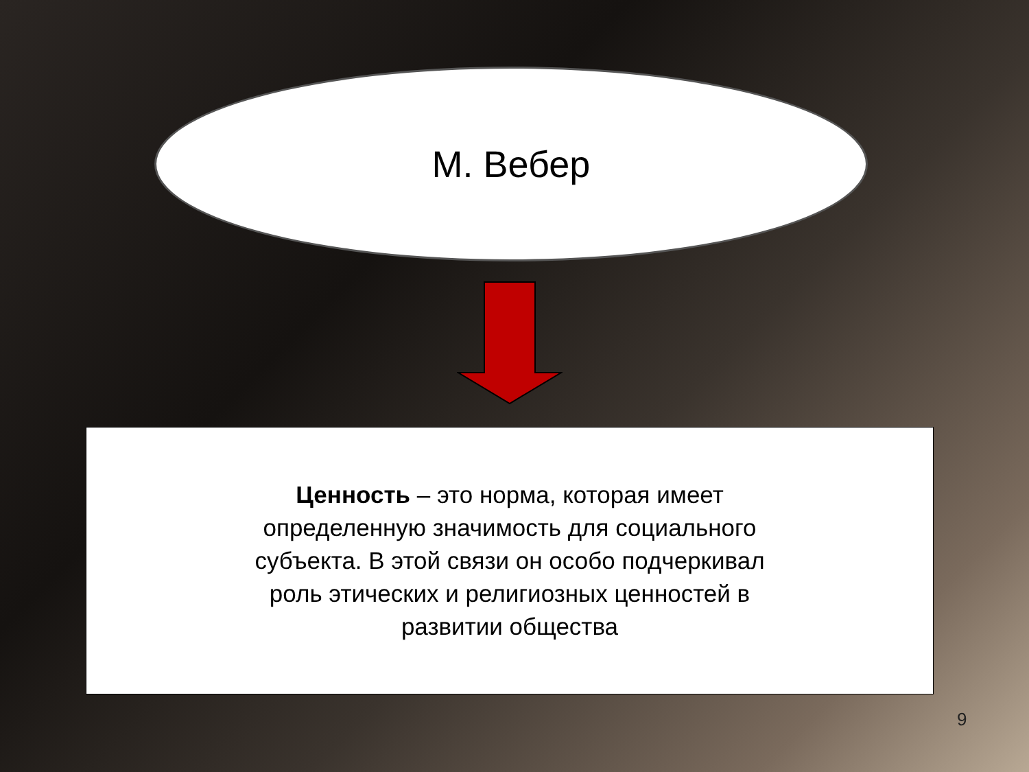М. Вебер
Ценность – это норма, которая имеет определенную значимость для социального субъекта. В этой связи он особо подчеркивал роль этических и религиозных ценностей в развитии общества
9